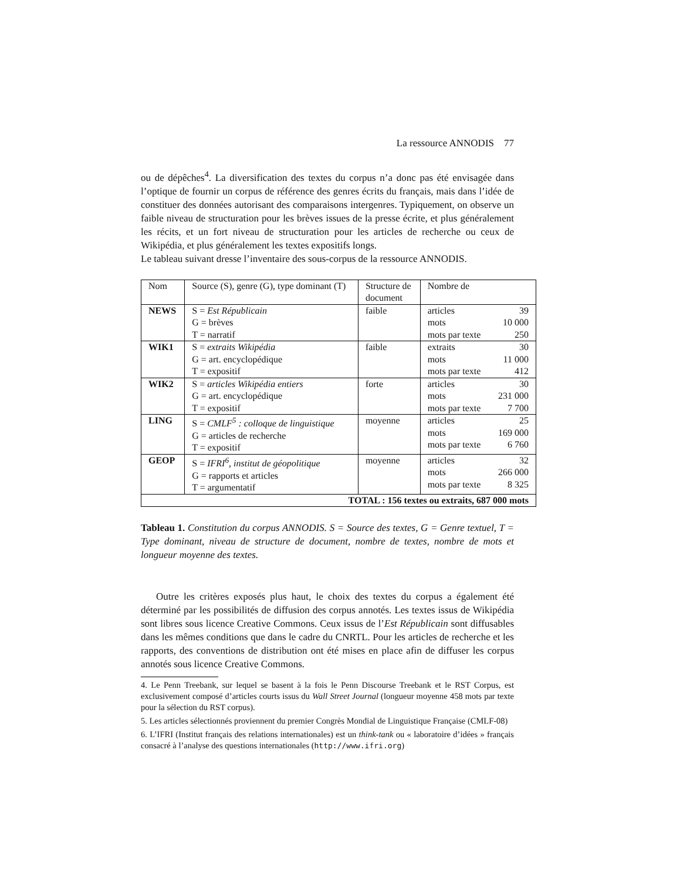La ressource ANNODIS 77
ou de dépêches<sup>4</sup>. La diversification des textes du corpus n’a donc pas été envisagée dans l’optique de fournir un corpus de référence des genres écrits du français, mais dans l’idée de constituer des données autorisant des comparaisons intergenres. Typiquement, on observe un faible niveau de structuration pour les brèves issues de la presse écrite, et plus généralement les récits, et un fort niveau de structuration pour les articles de recherche ou ceux de Wikipédia, et plus généralement les textes expositifs longs.
Le tableau suivant dresse l’inventaire des sous-corpus de la ressource ANNODIS.
| Nom | Source (S), genre (G), type dominant (T) | Structure de document | Nombre de | |
| NEWS | S = Est Républicain G = brèves T = narratif | faible | articles mots mots par texte | 39 10 000 250 |
| WIK1 | S = extraits Wikipédia G = art. encyclopédique T = expositif | faible | extraits mots mots par texte | 30 11 000 412 |
| WIK2 | S = articles Wikipédia entiers G = art. encyclopédique T = expositif | forte | articles mots mots par texte | 30 231 000 7 700 |
| LING | S = CMLF<sup>5</sup> : colloque de linguistique G = articles de recherche T = expositif | moyenne | articles mots mots par texte | 25 169 000 6 760 |
| GEOP | S = IFRI<sup>6</sup>, institut de géopolitique G = rapports et articles T = argumentatif | moyenne | articles mots mots par texte | 32 266 000 8 325 |
| TOTAL : 156 textes ou extraits, 687 000 mots | | | | |
Tableau 1. Constitution du corpus ANNODIS. S = Source des textes, G = Genre textuel, T = Type dominant, niveau de structure de document, nombre de textes, nombre de mots et longueur moyenne des textes.
Outre les critères exposés plus haut, le choix des textes du corpus a également été déterminé par les possibilités de diffusion des corpus annotés. Les textes issus de Wikipédia sont libres sous licence Creative Commons. Ceux issus de l’Est Républicain sont diffusables dans les mêmes conditions que dans le cadre du CNRTL. Pour les articles de recherche et les rapports, des conventions de distribution ont été mises en place afin de diffuser les corpus annotés sous licence Creative Commons.
4. Le Penn Treebank, sur lequel se basent à la fois le Penn Discourse Treebank et le RST Corpus, est exclusivement composé d’articles courts issus du Wall Street Journal (longueur moyenne 458 mots par texte pour la sélection du RST corpus).
5. Les articles sélectionnés proviennent du premier Congrès Mondial de Linguistique Française (CMLF-08)
6. L’IFRI (Institut français des relations internationales) est un think-tank ou « laboratoire d’idées » français consacré à l’analyse des questions internationales (http://www.ifri.org)